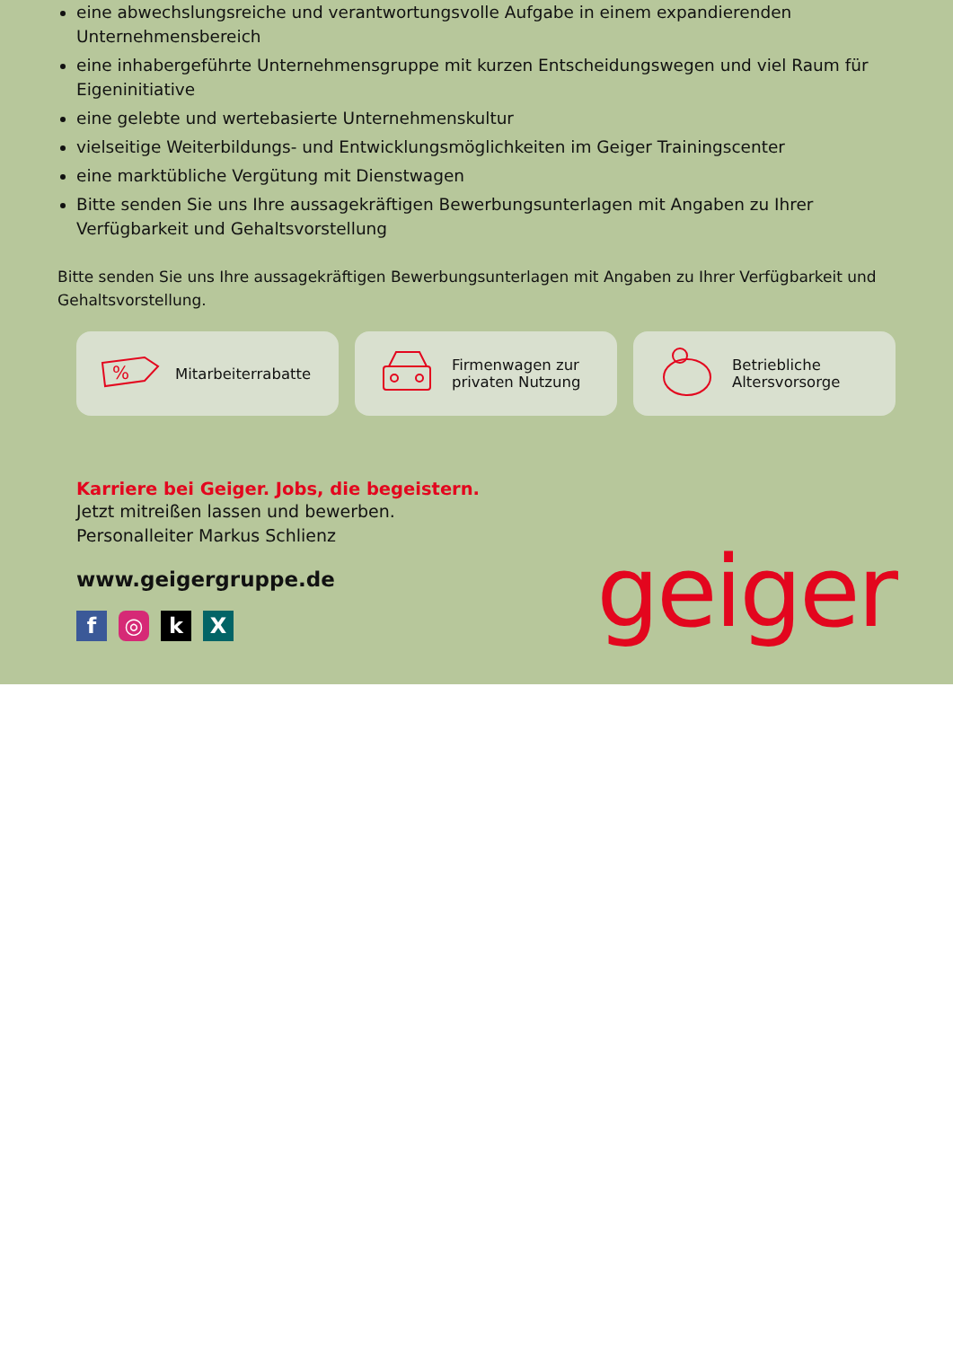eine abwechslungsreiche und verantwortungsvolle Aufgabe in einem expandierenden Unternehmensbereich
eine inhabergeführte Unternehmensgruppe mit kurzen Entscheidungswegen und viel Raum für Eigeninitiative
eine gelebte und wertebasierte Unternehmenskultur
vielseitige Weiterbildungs- und Entwicklungsmöglichkeiten im Geiger Trainingscenter
eine marktübliche Vergütung mit Dienstwagen
Bitte senden Sie uns Ihre aussagekräftigen Bewerbungsunterlagen mit Angaben zu Ihrer Verfügbarkeit und Gehaltsvorstellung
Bitte senden Sie uns Ihre aussagekräftigen Bewerbungsunterlagen mit Angaben zu Ihrer Verfügbarkeit und Gehaltsvorstellung.
%
Mitarbeiterrabatte
Firmenwagen zur
privaten Nutzung
Betriebliche
Altersvorsorge
Karriere bei Geiger. Jobs, die begeistern.
Jetzt mitreißen lassen und bewerben.
Personalleiter Markus Schlienz
www.geigergruppe.de
f ◎ k X
geiger